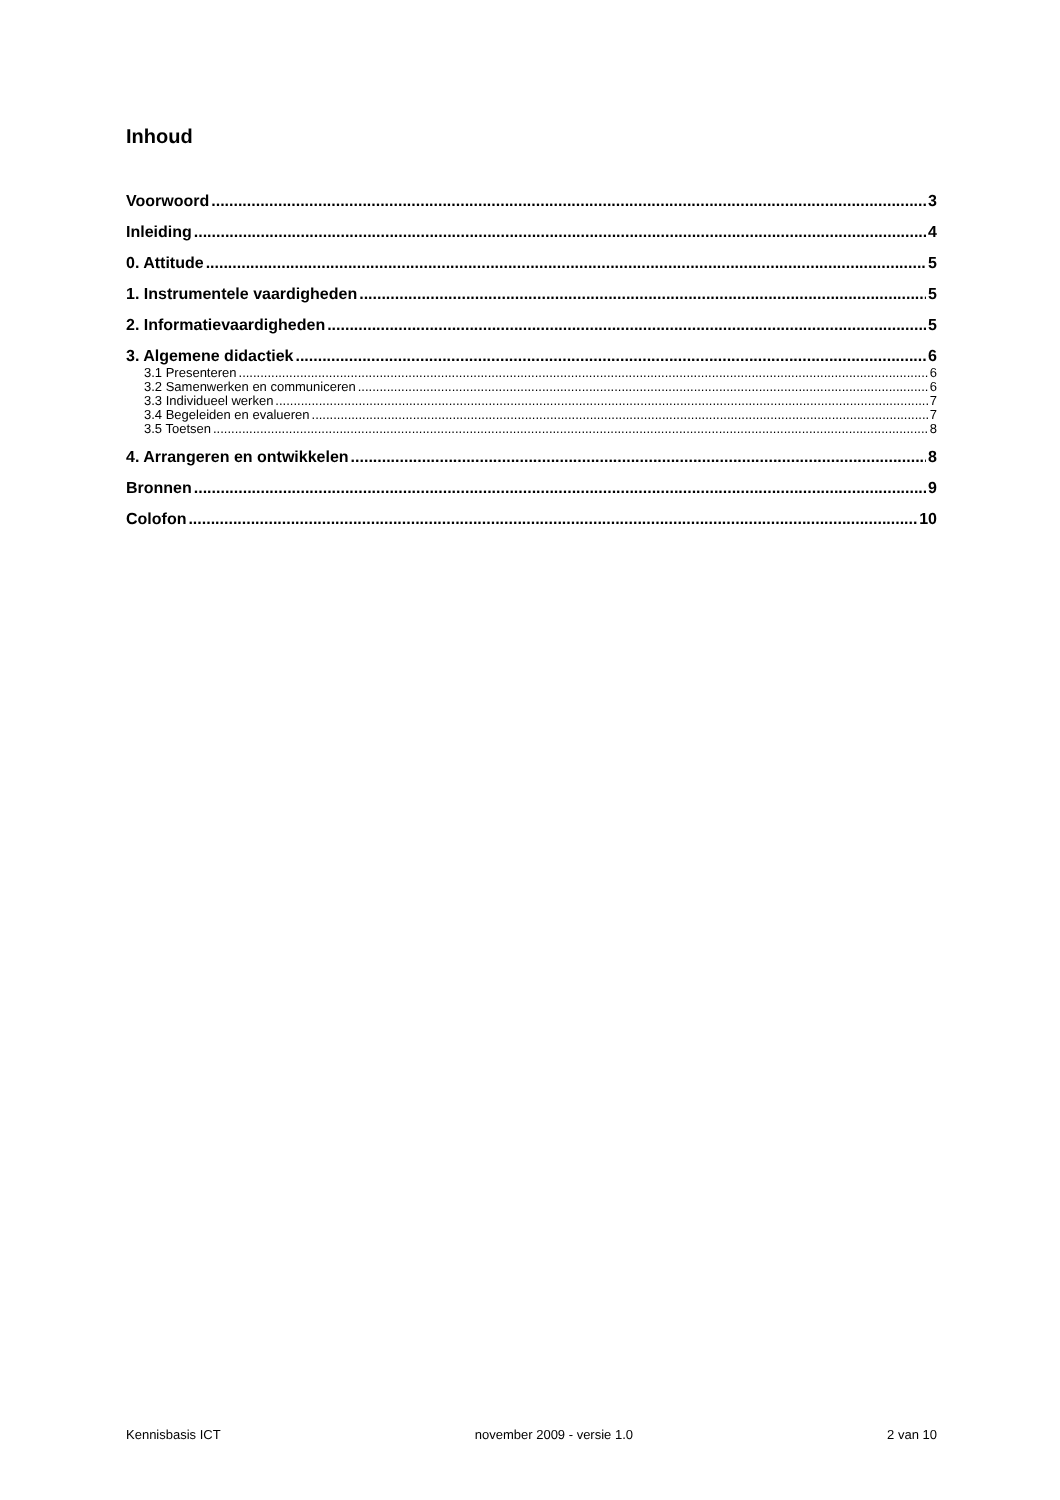Inhoud
Voorwoord 3
Inleiding 4
0. Attitude 5
1. Instrumentele vaardigheden 5
2. Informatievaardigheden 5
3. Algemene didactiek 6
3.1 Presenteren 6
3.2 Samenwerken en communiceren 6
3.3 Individueel werken 7
3.4 Begeleiden en evalueren 7
3.5 Toetsen 8
4. Arrangeren en ontwikkelen 8
Bronnen 9
Colofon 10
Kennisbasis ICT november 2009 - versie 1.0 2 van 10